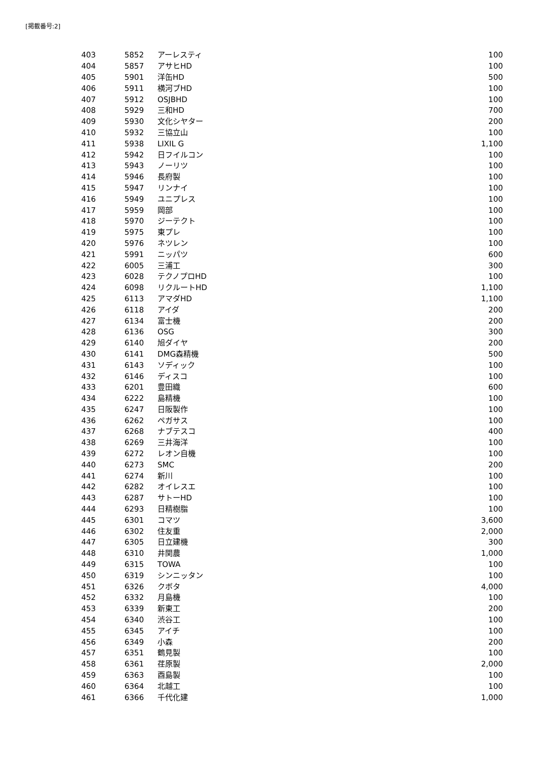[掲載番号:2]
| 403 | 5852 | アーレスティ | 100 |
| 404 | 5857 | アサヒHD | 100 |
| 405 | 5901 | 洋缶HD | 500 |
| 406 | 5911 | 横河ブHD | 100 |
| 407 | 5912 | OSJBHD | 100 |
| 408 | 5929 | 三和HD | 700 |
| 409 | 5930 | 文化シヤター | 200 |
| 410 | 5932 | 三協立山 | 100 |
| 411 | 5938 | LIXIL G | 1,100 |
| 412 | 5942 | 日フイルコン | 100 |
| 413 | 5943 | ノーリツ | 100 |
| 414 | 5946 | 長府製 | 100 |
| 415 | 5947 | リンナイ | 100 |
| 416 | 5949 | ユニプレス | 100 |
| 417 | 5959 | 岡部 | 100 |
| 418 | 5970 | ジーテクト | 100 |
| 419 | 5975 | 東プレ | 100 |
| 420 | 5976 | ネツレン | 100 |
| 421 | 5991 | ニッパツ | 600 |
| 422 | 6005 | 三浦工 | 300 |
| 423 | 6028 | テクノプロHD | 100 |
| 424 | 6098 | リクルートHD | 1,100 |
| 425 | 6113 | アマダHD | 1,100 |
| 426 | 6118 | アイダ | 200 |
| 427 | 6134 | 富士機 | 200 |
| 428 | 6136 | OSG | 300 |
| 429 | 6140 | 旭ダイヤ | 200 |
| 430 | 6141 | DMG森精機 | 500 |
| 431 | 6143 | ソディック | 100 |
| 432 | 6146 | ディスコ | 100 |
| 433 | 6201 | 豊田織 | 600 |
| 434 | 6222 | 島精機 | 100 |
| 435 | 6247 | 日阪製作 | 100 |
| 436 | 6262 | ペガサス | 100 |
| 437 | 6268 | ナブテスコ | 400 |
| 438 | 6269 | 三井海洋 | 100 |
| 439 | 6272 | レオン自機 | 100 |
| 440 | 6273 | SMC | 200 |
| 441 | 6274 | 新川 | 100 |
| 442 | 6282 | オイレスエ | 100 |
| 443 | 6287 | サトーHD | 100 |
| 444 | 6293 | 日精樹脂 | 100 |
| 445 | 6301 | コマツ | 3,600 |
| 446 | 6302 | 住友重 | 2,000 |
| 447 | 6305 | 日立建機 | 300 |
| 448 | 6310 | 井関農 | 1,000 |
| 449 | 6315 | TOWA | 100 |
| 450 | 6319 | シンニッタン | 100 |
| 451 | 6326 | クボタ | 4,000 |
| 452 | 6332 | 月島機 | 100 |
| 453 | 6339 | 新東工 | 200 |
| 454 | 6340 | 渋谷工 | 100 |
| 455 | 6345 | アイチ | 100 |
| 456 | 6349 | 小森 | 200 |
| 457 | 6351 | 鶴見製 | 100 |
| 458 | 6361 | 荏原製 | 2,000 |
| 459 | 6363 | 酉島製 | 100 |
| 460 | 6364 | 北越工 | 100 |
| 461 | 6366 | 千代化建 | 1,000 |